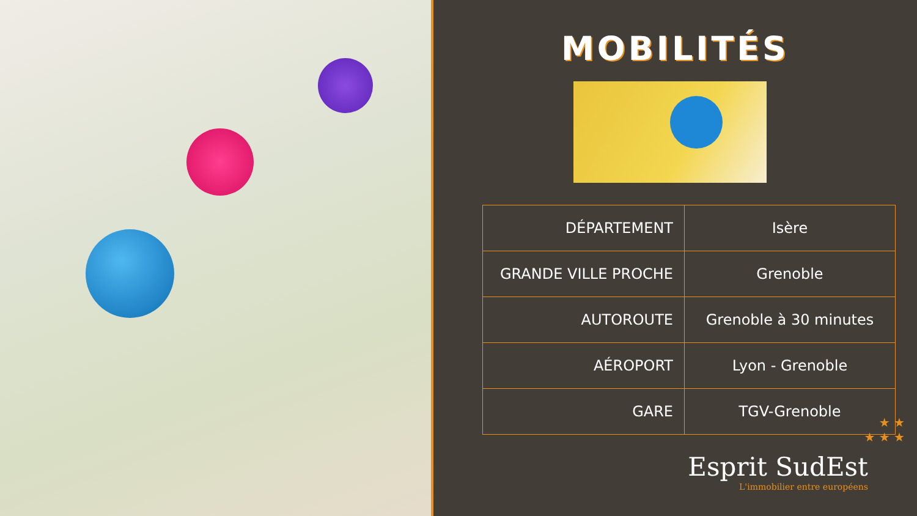MOBILITÉS
| DÉPARTEMENT | Isère |
| GRANDE VILLE PROCHE | Grenoble |
| AUTOROUTE | Grenoble à 30 minutes |
| AÉROPORT | Lyon - Grenoble |
| GARE | TGV-Grenoble |
★ ★
★ ★ ★
Esprit SudEst
L'immobilier entre européens